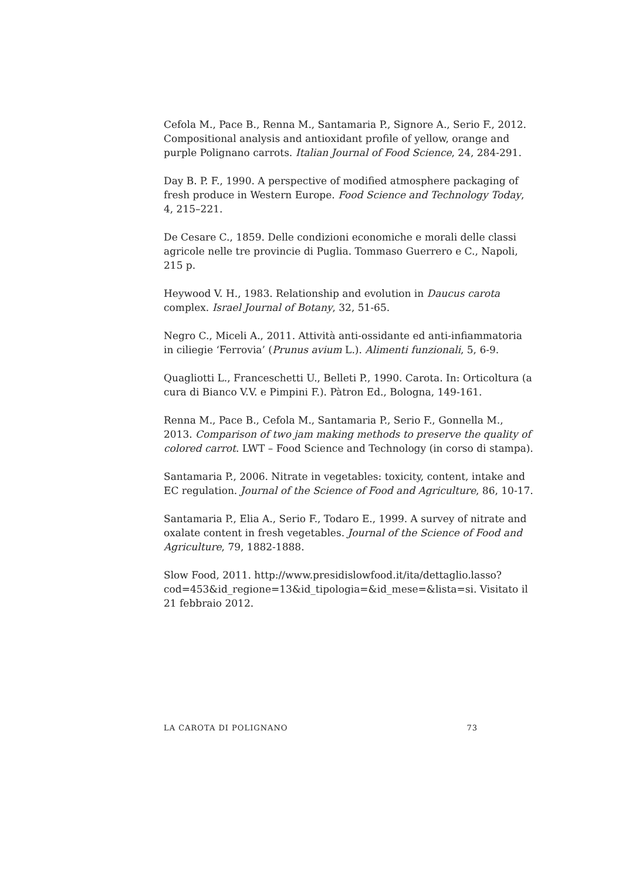Cefola M., Pace B., Renna M., Santamaria P., Signore A., Serio F., 2012. Compositional analysis and antioxidant profile of yellow, orange and purple Polignano carrots. Italian Journal of Food Science, 24, 284-291.
Day B. P. F., 1990. A perspective of modified atmosphere packaging of fresh produce in Western Europe. Food Science and Technology Today, 4, 215–221.
De Cesare C., 1859. Delle condizioni economiche e morali delle classi agricole nelle tre provincie di Puglia. Tommaso Guerrero e C., Napoli, 215 p.
Heywood V. H., 1983. Relationship and evolution in Daucus carota complex. Israel Journal of Botany, 32, 51-65.
Negro C., Miceli A., 2011. Attività anti-ossidante ed anti-infiammatoria in ciliegie ‘Ferrovia’ (Prunus avium L.). Alimenti funzionali, 5, 6-9.
Quagliotti L., Franceschetti U., Belleti P., 1990. Carota. In: Orticoltura (a cura di Bianco V.V. e Pimpini F.). Pàtron Ed., Bologna, 149-161.
Renna M., Pace B., Cefola M., Santamaria P., Serio F., Gonnella M., 2013. Comparison of two jam making methods to preserve the quality of colored carrot. LWT – Food Science and Technology (in corso di stampa).
Santamaria P., 2006. Nitrate in vegetables: toxicity, content, intake and EC regulation. Journal of the Science of Food and Agriculture, 86, 10-17.
Santamaria P., Elia A., Serio F., Todaro E., 1999. A survey of nitrate and oxalate content in fresh vegetables. Journal of the Science of Food and Agriculture, 79, 1882-1888.
Slow Food, 2011. http://www.presidislowfood.it/ita/dettaglio.lasso?cod=453&id_regione=13&id_tipologia=&id_mese=&lista=si. Visitato il 21 febbraio 2012.
LA CAROTA DI POLIGNANO 73